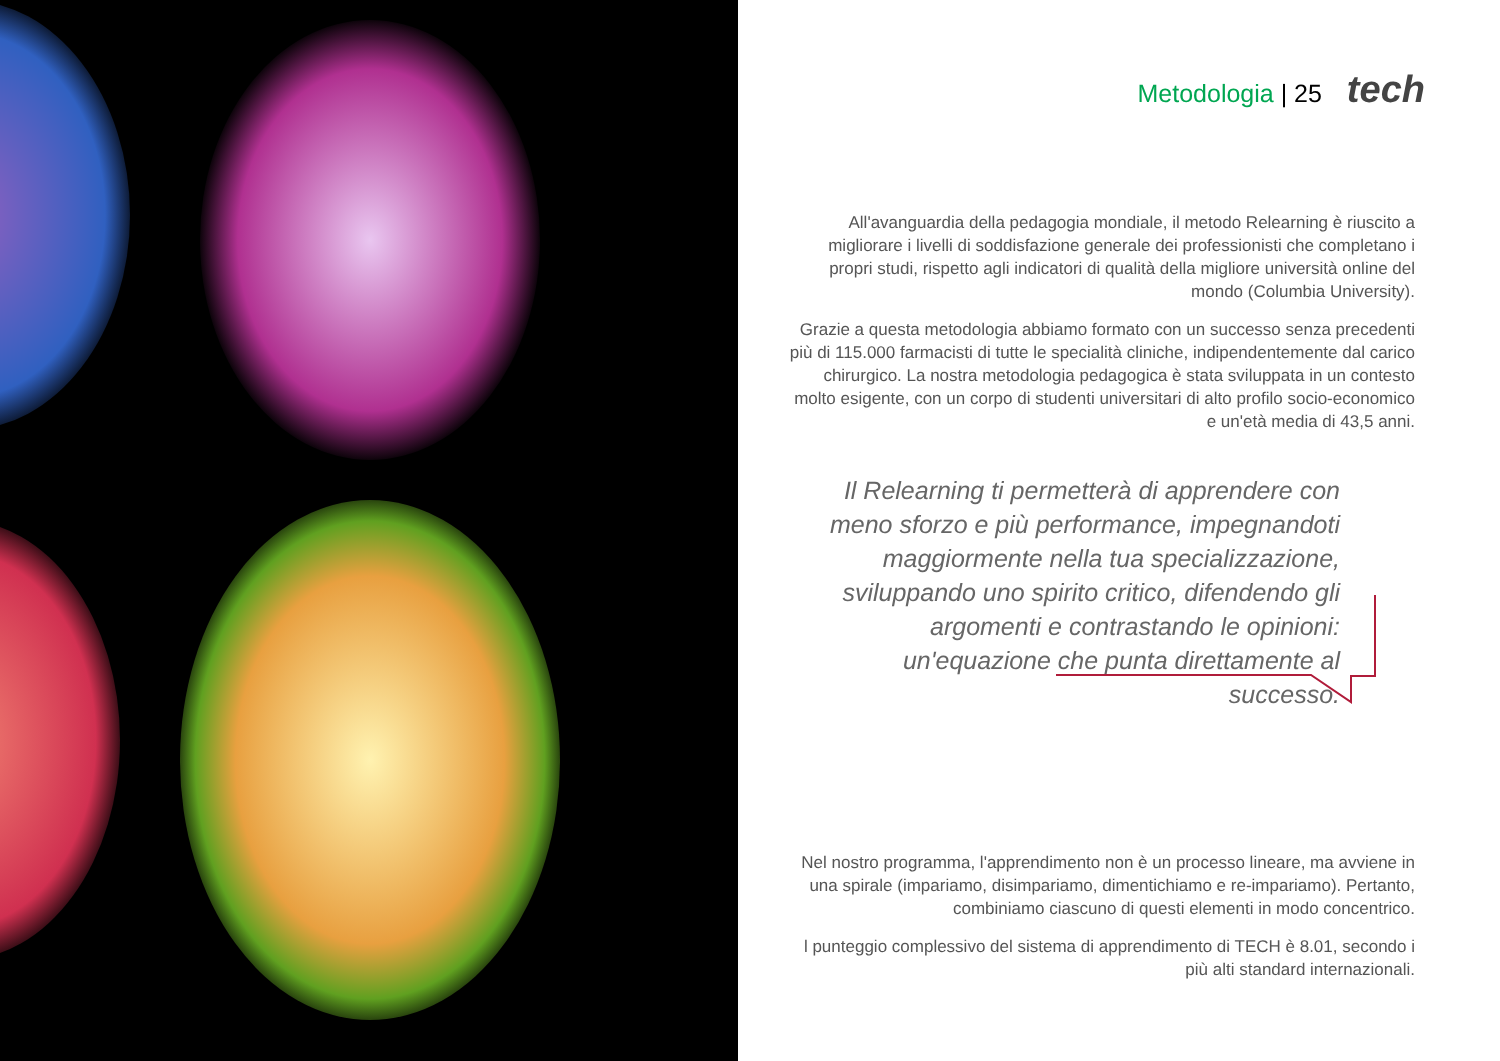Metodologia | 25 tech
All'avanguardia della pedagogia mondiale, il metodo Relearning è riuscito a migliorare i livelli di soddisfazione generale dei professionisti che completano i propri studi, rispetto agli indicatori di qualità della migliore università online del mondo (Columbia University).
Grazie a questa metodologia abbiamo formato con un successo senza precedenti più di 115.000 farmacisti di tutte le specialità cliniche, indipendentemente dal carico chirurgico. La nostra metodologia pedagogica è stata sviluppata in un contesto molto esigente, con un corpo di studenti universitari di alto profilo socio-economico e un'età media di 43,5 anni.
Il Relearning ti permetterà di apprendere con meno sforzo e più performance, impegnandoti maggiormente nella tua specializzazione, sviluppando uno spirito critico, difendendo gli argomenti e contrastando le opinioni: un'equazione che punta direttamente al successo.
Nel nostro programma, l'apprendimento non è un processo lineare, ma avviene in una spirale (impariamo, disimpariamo, dimentichiamo e re-impariamo). Pertanto, combiniamo ciascuno di questi elementi in modo concentrico.
l punteggio complessivo del sistema di apprendimento di TECH è 8.01, secondo i più alti standard internazionali.